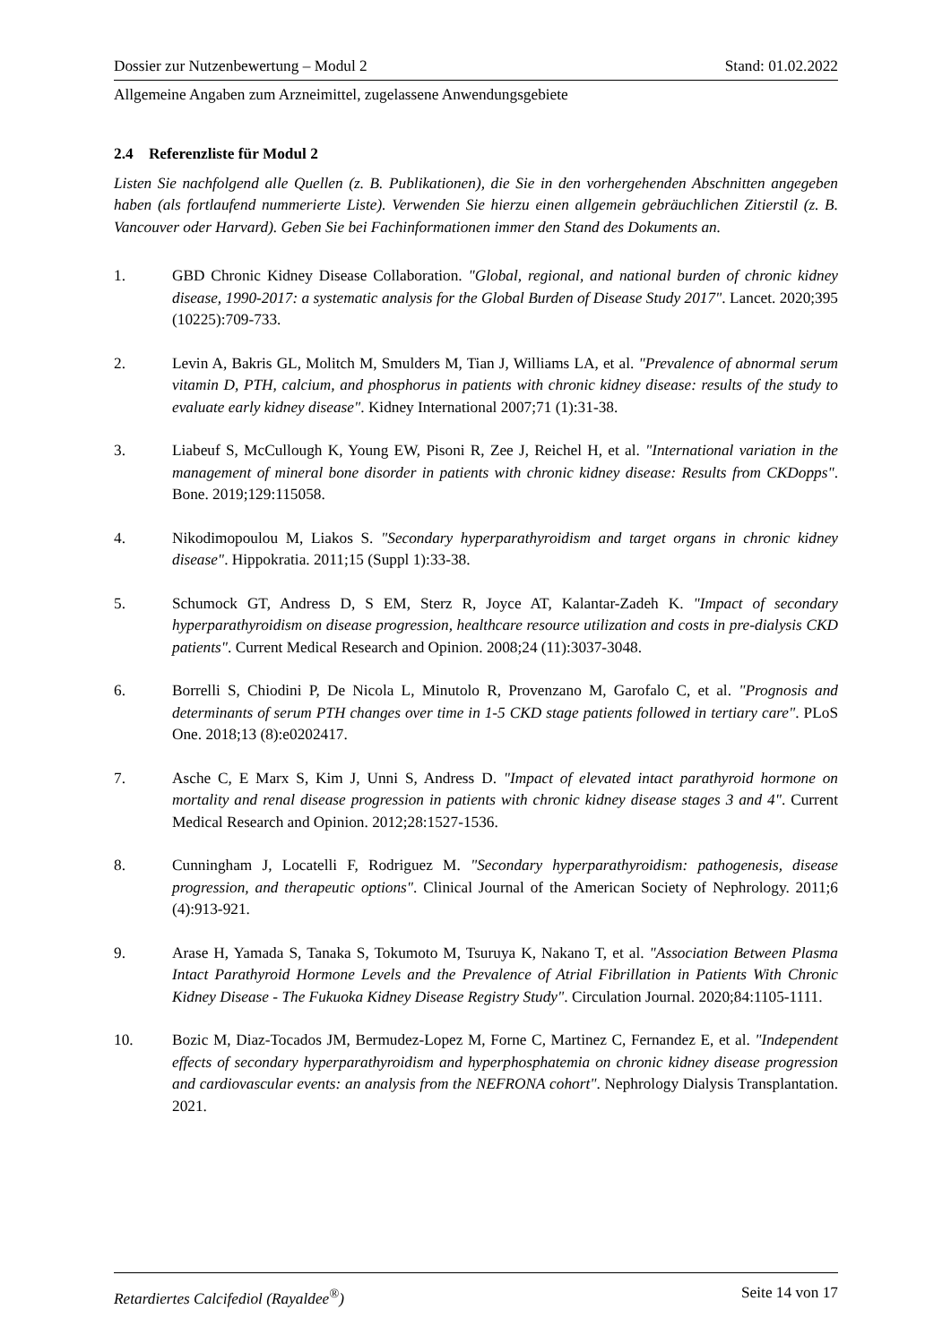Dossier zur Nutzenbewertung – Modul 2 Stand: 01.02.2022
Allgemeine Angaben zum Arzneimittel, zugelassene Anwendungsgebiete
2.4 Referenzliste für Modul 2
Listen Sie nachfolgend alle Quellen (z. B. Publikationen), die Sie in den vorhergehenden Abschnitten angegeben haben (als fortlaufend nummerierte Liste). Verwenden Sie hierzu einen allgemein gebräuchlichen Zitierstil (z. B. Vancouver oder Harvard). Geben Sie bei Fachinformationen immer den Stand des Dokuments an.
1. GBD Chronic Kidney Disease Collaboration. "Global, regional, and national burden of chronic kidney disease, 1990-2017: a systematic analysis for the Global Burden of Disease Study 2017". Lancet. 2020;395 (10225):709-733.
2. Levin A, Bakris GL, Molitch M, Smulders M, Tian J, Williams LA, et al. "Prevalence of abnormal serum vitamin D, PTH, calcium, and phosphorus in patients with chronic kidney disease: results of the study to evaluate early kidney disease". Kidney International 2007;71 (1):31-38.
3. Liabeuf S, McCullough K, Young EW, Pisoni R, Zee J, Reichel H, et al. "International variation in the management of mineral bone disorder in patients with chronic kidney disease: Results from CKDopps". Bone. 2019;129:115058.
4. Nikodimopoulou M, Liakos S. "Secondary hyperparathyroidism and target organs in chronic kidney disease". Hippokratia. 2011;15 (Suppl 1):33-38.
5. Schumock GT, Andress D, S EM, Sterz R, Joyce AT, Kalantar-Zadeh K. "Impact of secondary hyperparathyroidism on disease progression, healthcare resource utilization and costs in pre-dialysis CKD patients". Current Medical Research and Opinion. 2008;24 (11):3037-3048.
6. Borrelli S, Chiodini P, De Nicola L, Minutolo R, Provenzano M, Garofalo C, et al. "Prognosis and determinants of serum PTH changes over time in 1-5 CKD stage patients followed in tertiary care". PLoS One. 2018;13 (8):e0202417.
7. Asche C, E Marx S, Kim J, Unni S, Andress D. "Impact of elevated intact parathyroid hormone on mortality and renal disease progression in patients with chronic kidney disease stages 3 and 4". Current Medical Research and Opinion. 2012;28:1527-1536.
8. Cunningham J, Locatelli F, Rodriguez M. "Secondary hyperparathyroidism: pathogenesis, disease progression, and therapeutic options". Clinical Journal of the American Society of Nephrology. 2011;6 (4):913-921.
9. Arase H, Yamada S, Tanaka S, Tokumoto M, Tsuruya K, Nakano T, et al. "Association Between Plasma Intact Parathyroid Hormone Levels and the Prevalence of Atrial Fibrillation in Patients With Chronic Kidney Disease - The Fukuoka Kidney Disease Registry Study". Circulation Journal. 2020;84:1105-1111.
10. Bozic M, Diaz-Tocados JM, Bermudez-Lopez M, Forne C, Martinez C, Fernandez E, et al. "Independent effects of secondary hyperparathyroidism and hyperphosphatemia on chronic kidney disease progression and cardiovascular events: an analysis from the NEFRONA cohort". Nephrology Dialysis Transplantation. 2021.
Retardiertes Calcifediol (Rayaldee<sup>®</sup>) Seite 14 von 17